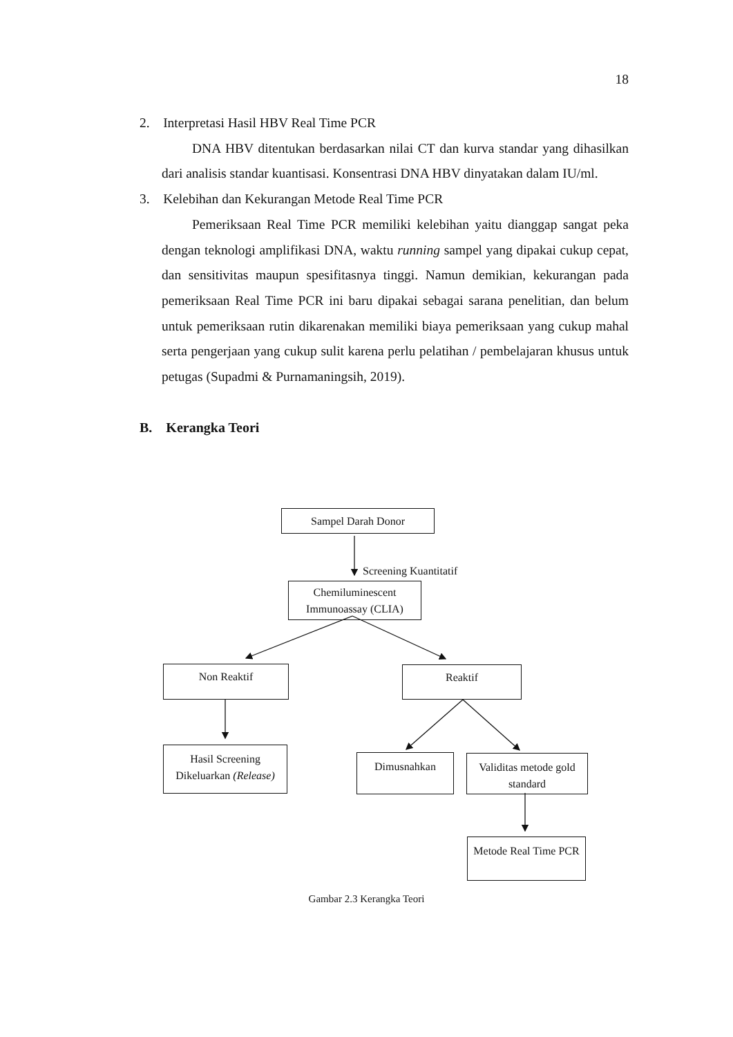18
2. Interpretasi Hasil HBV Real Time PCR
DNA HBV ditentukan berdasarkan nilai CT dan kurva standar yang dihasilkan dari analisis standar kuantisasi. Konsentrasi DNA HBV dinyatakan dalam IU/ml.
3. Kelebihan dan Kekurangan Metode Real Time PCR
Pemeriksaan Real Time PCR memiliki kelebihan yaitu dianggap sangat peka dengan teknologi amplifikasi DNA, waktu running sampel yang dipakai cukup cepat, dan sensitivitas maupun spesifitasnya tinggi. Namun demikian, kekurangan pada pemeriksaan Real Time PCR ini baru dipakai sebagai sarana penelitian, dan belum untuk pemeriksaan rutin dikarenakan memiliki biaya pemeriksaan yang cukup mahal serta pengerjaan yang cukup sulit karena perlu pelatihan / pembelajaran khusus untuk petugas (Supadmi & Purnamaningsih, 2019).
B. Kerangka Teori
Sampel Darah Donor
Screening Kuantitatif
Chemiluminescent Immunoassay (CLIA)
Non Reaktif Reaktif
Hasil Screening Dikeluarkan (Release)
Dimusnahkan
Validitas metode gold standard
Metode Real Time PCR
Gambar 2.3 Kerangka Teori